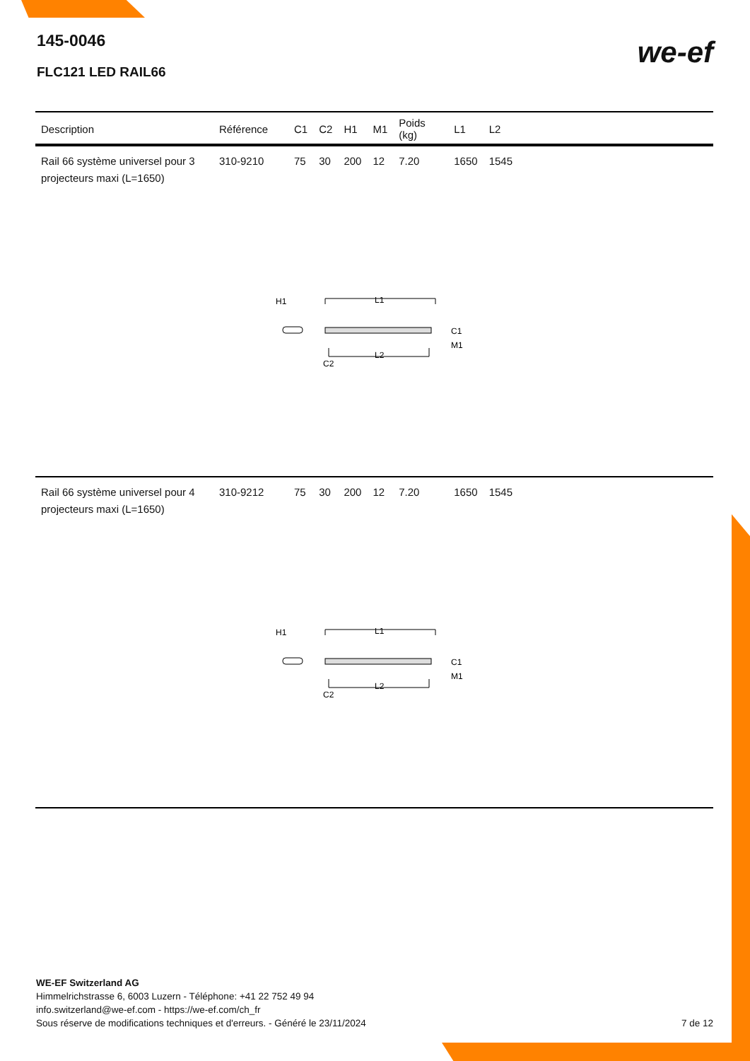145-0046
FLC121 LED RAIL66
we-ef
| Description | Référence | C1 | C2 | H1 | M1 | Poids (kg) | L1 | L2 | |
| --- | --- | --- | --- | --- | --- | --- | --- | --- | --- |
| Rail 66 système universel pour 3 projecteurs maxi (L=1650) | 310-9210 | 75 | 30 | 200 | 12 | 7.20 | 1650 | 1545 | |
| H1 L1 L2 C2 C1 M1 | | | | | | | | | |
| Rail 66 système universel pour 4 projecteurs maxi (L=1650) | 310-9212 | 75 | 30 | 200 | 12 | 7.20 | 1650 | 1545 | |
| H1 L1 L2 C2 C1 M1 | | | | | | | | | |
WE-EF Switzerland AG
Himmelrichstrasse 6, 6003 Luzern - Téléphone: +41 22 752 49 94
info.switzerland@we-ef.com - https://we-ef.com/ch_fr
Sous réserve de modifications techniques et d'erreurs. - Généré le 23/11/2024 7 de 12